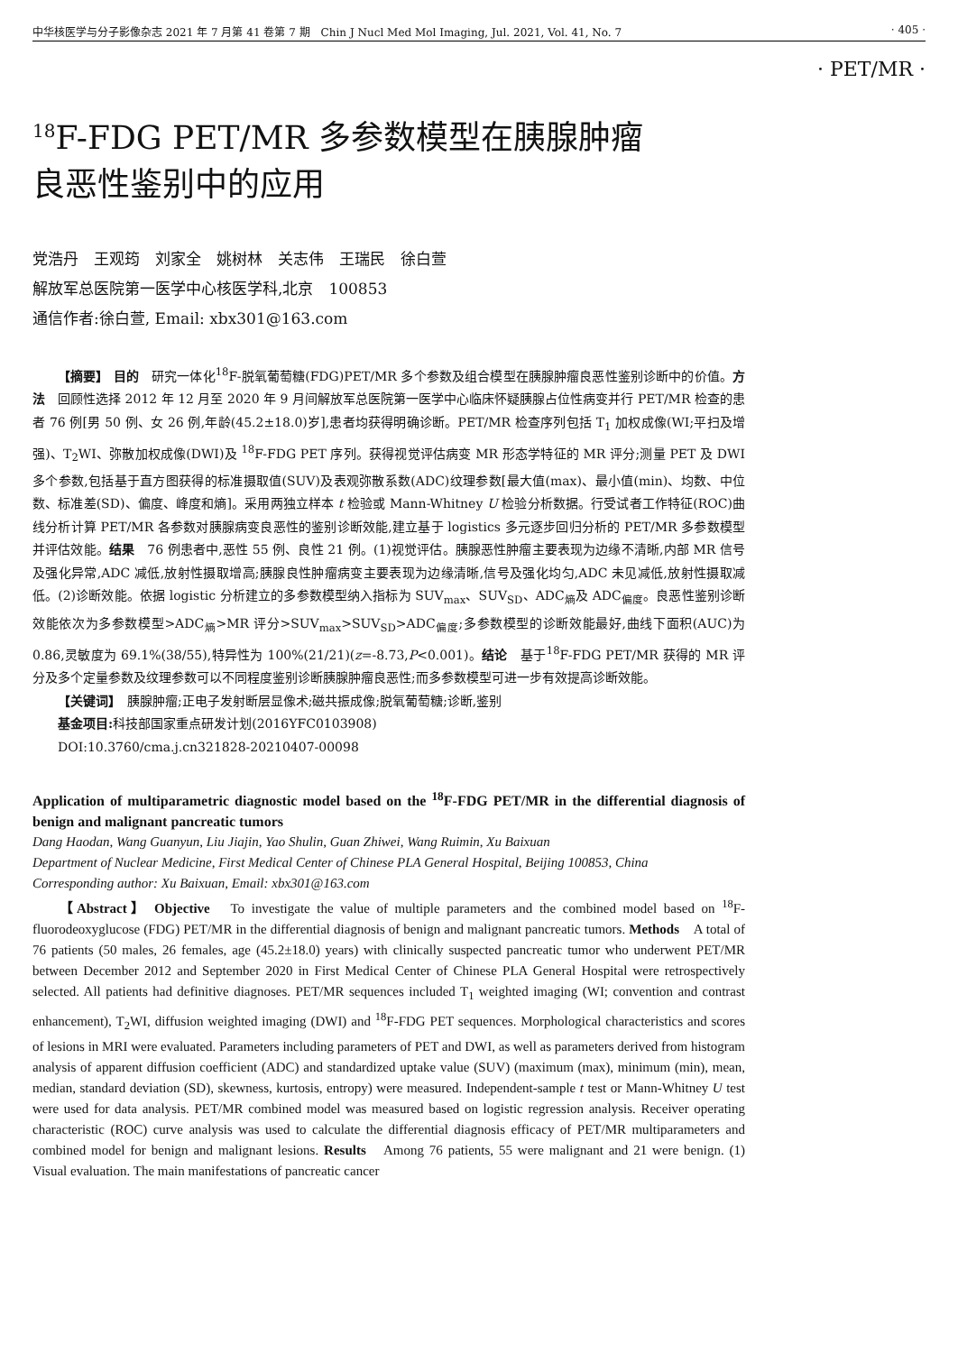中华核医学与分子影像杂志 2021 年 7 月第 41 卷第 7 期　Chin J Nucl Med Mol Imaging, Jul. 2021, Vol. 41, No. 7 · 405 ·
· PET/MR ·
<sup>18</sup>F-FDG PET/MR 多参数模型在胰腺肿瘤
良恶性鉴别中的应用
党浩丹　王观筠　刘家全　姚树林　关志伟　王瑞民　徐白萱
解放军总医院第一医学中心核医学科,北京　100853
通信作者:徐白萱, Email: xbx301@163.com
【摘要】 目的　研究一体化<sup>18</sup>F-脱氧葡萄糖(FDG)PET/MR 多个参数及组合模型在胰腺肿瘤良恶性鉴别诊断中的价值。方法　回顾性选择 2012 年 12 月至 2020 年 9 月间解放军总医院第一医学中心临床怀疑胰腺占位性病变并行 PET/MR 检查的患者 76 例[男 50 例、女 26 例,年龄(45.2±18.0)岁],患者均获得明确诊断。PET/MR 检查序列包括 T<sub>1</sub> 加权成像(WI;平扫及增强)、T<sub>2</sub>WI、弥散加权成像(DWI)及 <sup>18</sup>F-FDG PET 序列。获得视觉评估病变 MR 形态学特征的 MR 评分;测量 PET 及 DWI 多个参数,包括基于直方图获得的标准摄取值(SUV)及表观弥散系数(ADC)纹理参数[最大值(max)、最小值(min)、均数、中位数、标准差(SD)、偏度、峰度和熵]。采用两独立样本 t 检验或 Mann-Whitney U 检验分析数据。行受试者工作特征(ROC)曲线分析计算 PET/MR 各参数对胰腺病变良恶性的鉴别诊断效能,建立基于 logistics 多元逐步回归分析的 PET/MR 多参数模型并评估效能。结果　76 例患者中,恶性 55 例、良性 21 例。(1)视觉评估。胰腺恶性肿瘤主要表现为边缘不清晰,内部 MR 信号及强化异常,ADC 减低,放射性摄取增高;胰腺良性肿瘤病变主要表现为边缘清晰,信号及强化均匀,ADC 未见减低,放射性摄取减低。(2)诊断效能。依据 logistic 分析建立的多参数模型纳入指标为 SUV<sub>max</sub>、SUV<sub>SD</sub>、ADC<sub>熵</sub>及 ADC<sub>偏度</sub>。良恶性鉴别诊断效能依次为多参数模型>ADC<sub>熵</sub>>MR 评分>SUV<sub>max</sub>>SUV<sub>SD</sub>>ADC<sub>偏度</sub>;多参数模型的诊断效能最好,曲线下面积(AUC)为 0.86,灵敏度为 69.1%(38/55),特异性为 100%(21/21)(z=-8.73,P<0.001)。结论　基于<sup>18</sup>F-FDG PET/MR 获得的 MR 评分及多个定量参数及纹理参数可以不同程度鉴别诊断胰腺肿瘤良恶性;而多参数模型可进一步有效提高诊断效能。
【关键词】　胰腺肿瘤;正电子发射断层显像术;磁共振成像;脱氧葡萄糖;诊断,鉴别
基金项目: 科技部国家重点研发计划(2016YFC0103908)
DOI:10.3760/cma.j.cn321828-20210407-00098
Application of multiparametric diagnostic model based on the <sup>18</sup>F-FDG PET/MR in the differential diagnosis of benign and malignant pancreatic tumors
Dang Haodan, Wang Guanyun, Liu Jiajin, Yao Shulin, Guan Zhiwei, Wang Ruimin, Xu Baixuan
Department of Nuclear Medicine, First Medical Center of Chinese PLA General Hospital, Beijing 100853, China
Corresponding author: Xu Baixuan, Email: xbx301@163.com
【Abstract】 Objective　To investigate the value of multiple parameters and the combined model based on <sup>18</sup>F-fluorodeoxyglucose (FDG) PET/MR in the differential diagnosis of benign and malignant pancreatic tumors. Methods　A total of 76 patients (50 males, 26 females, age (45.2±18.0) years) with clinically suspected pancreatic tumor who underwent PET/MR between December 2012 and September 2020 in First Medical Center of Chinese PLA General Hospital were retrospectively selected. All patients had definitive diagnoses. PET/MR sequences included T<sub>1</sub> weighted imaging (WI; convention and contrast enhancement), T<sub>2</sub>WI, diffusion weighted imaging (DWI) and <sup>18</sup>F-FDG PET sequences. Morphological characteristics and scores of lesions in MRI were evaluated. Parameters including parameters of PET and DWI, as well as parameters derived from histogram analysis of apparent diffusion coefficient (ADC) and standardized uptake value (SUV) (maximum (max), minimum (min), mean, median, standard deviation (SD), skewness, kurtosis, entropy) were measured. Independent-sample t test or Mann-Whitney U test were used for data analysis. PET/MR combined model was measured based on logistic regression analysis. Receiver operating characteristic (ROC) curve analysis was used to calculate the differential diagnosis efficacy of PET/MR multiparameters and combined model for benign and malignant lesions. Results　Among 76 patients, 55 were malignant and 21 were benign. (1) Visual evaluation. The main manifestations of pancreatic cancer